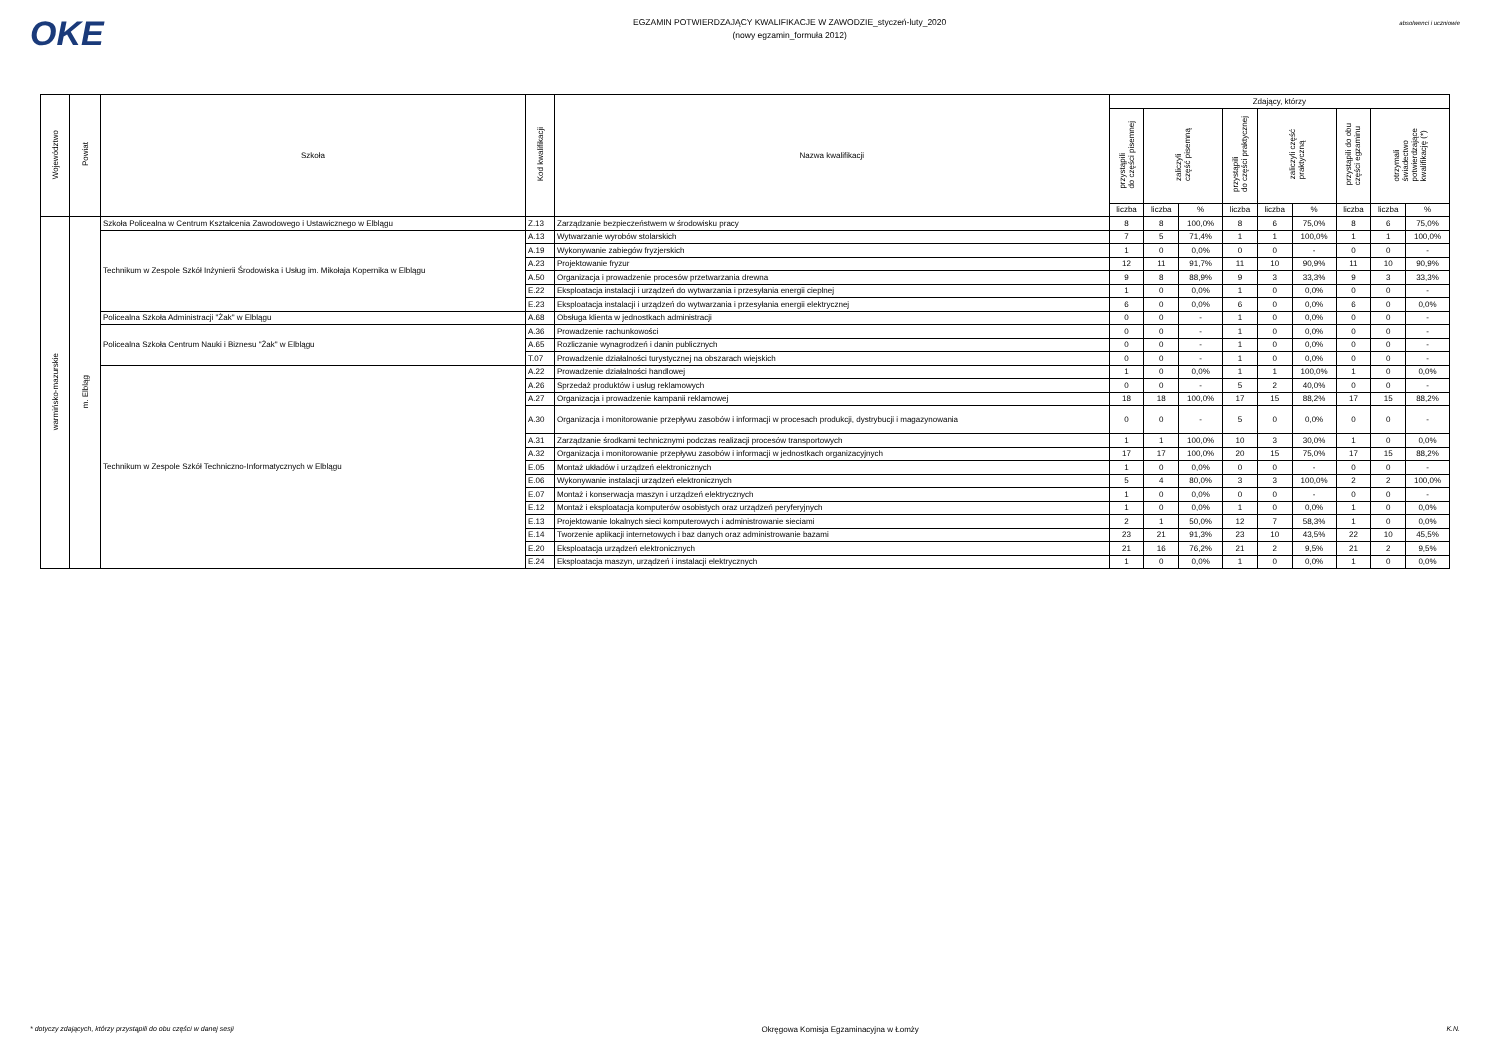OKE
EGZAMIN POTWIERDZAJĄCY KWALIFIKACJE W ZAWODZIE_styczeń-luty_2020
(nowy egzamin_formuła 2012)
absolwenci i uczniowie
| Województwo | Powiat | Szkoła | Kod kwalifikacji | Nazwa kwalifikacji | Zdający, którzy | | | | | | | | |
| --- | --- | --- | --- | --- | --- | --- | --- | --- | --- | --- | --- | --- | --- |
| | | | | | przystąpili do części pisemnej | zaliczyli część pisemną | | przystąpili do części praktycznej | zaliczyli część praktyczną | | przystąpili do obu części egzaminu | otrzymali świadectwo potwierdzające kwalifikację (*) | |
| | | | | | liczba | liczba | % | liczba | liczba | % | liczba | liczba | % |
| warmińsko-mazurskie | m. Elbląg | Szkoła Policealna w Centrum Kształcenia Zawodowego i Ustawicznego w Elblągu | Z.13 | Zarządzanie bezpieczeństwem w środowisku pracy | 8 | 8 | 100,0% | 8 | 6 | 75,0% | 8 | 6 | 75,0% |
| | | Technikum w Zespole Szkół Inżynierii Środowiska i Usług im. Mikołaja Kopernika w Elblągu | A.13 | Wytwarzanie wyrobów stolarskich | 7 | 5 | 71,4% | 1 | 1 | 100,0% | 1 | 1 | 100,0% |
| | | | A.19 | Wykonywanie zabiegów fryzjerskich | 1 | 0 | 0,0% | 0 | 0 | - | 0 | 0 | - |
| | | | A.23 | Projektowanie fryzur | 12 | 11 | 91,7% | 11 | 10 | 90,9% | 11 | 10 | 90,9% |
| | | | A.50 | Organizacja i prowadzenie procesów przetwarzania drewna | 9 | 8 | 88,9% | 9 | 3 | 33,3% | 9 | 3 | 33,3% |
| | | | E.22 | Eksploatacja instalacji i urządzeń do wytwarzania i przesyłania energii cieplnej | 1 | 0 | 0,0% | 1 | 0 | 0,0% | 0 | 0 | - |
| | | | E.23 | Eksploatacja instalacji i urządzeń do wytwarzania i przesyłania energii elektrycznej | 6 | 0 | 0,0% | 6 | 0 | 0,0% | 6 | 0 | 0,0% |
| | | Policealna Szkoła Administracji "Żak" w Elblągu | A.68 | Obsługa klienta w jednostkach administracji | 0 | 0 | - | 1 | 0 | 0,0% | 0 | 0 | - |
| | | Policealna Szkoła Centrum Nauki i Biznesu "Żak" w Elblągu | A.36 | Prowadzenie rachunkowości | 0 | 0 | - | 1 | 0 | 0,0% | 0 | 0 | - |
| | | | A.65 | Rozliczanie wynagrodzeń i danin publicznych | 0 | 0 | - | 1 | 0 | 0,0% | 0 | 0 | - |
| | | | T.07 | Prowadzenie działalności turystycznej na obszarach wiejskich | 0 | 0 | - | 1 | 0 | 0,0% | 0 | 0 | - |
| | | Technikum w Zespole Szkół Techniczno-Informatycznych w Elblągu | A.22 | Prowadzenie działalności handlowej | 1 | 0 | 0,0% | 1 | 1 | 100,0% | 1 | 0 | 0,0% |
| | | | A.26 | Sprzedaż produktów i usług reklamowych | 0 | 0 | - | 5 | 2 | 40,0% | 0 | 0 | - |
| | | | A.27 | Organizacja i prowadzenie kampanii reklamowej | 18 | 18 | 100,0% | 17 | 15 | 88,2% | 17 | 15 | 88,2% |
| | | | A.30 | Organizacja i monitorowanie przepływu zasobów i informacji w procesach produkcji, dystrybucji i magazynowania | 0 | 0 | - | 5 | 0 | 0,0% | 0 | 0 | - |
| | | | A.31 | Zarządzanie środkami technicznymi podczas realizacji procesów transportowych | 1 | 1 | 100,0% | 10 | 3 | 30,0% | 1 | 0 | 0,0% |
| | | | A.32 | Organizacja i monitorowanie przepływu zasobów i informacji w jednostkach organizacyjnych | 17 | 17 | 100,0% | 20 | 15 | 75,0% | 17 | 15 | 88,2% |
| | | | E.05 | Montaż układów i urządzeń elektronicznych | 1 | 0 | 0,0% | 0 | 0 | - | 0 | 0 | - |
| | | | E.06 | Wykonywanie instalacji urządzeń elektronicznych | 5 | 4 | 80,0% | 3 | 3 | 100,0% | 2 | 2 | 100,0% |
| | | | E.07 | Montaż i konserwacja maszyn i urządzeń elektrycznych | 1 | 0 | 0,0% | 0 | 0 | - | 0 | 0 | - |
| | | | E.12 | Montaż i eksploatacja komputerów osobistych oraz urządzeń peryferyjnych | 1 | 0 | 0,0% | 1 | 0 | 0,0% | 1 | 0 | 0,0% |
| | | | E.13 | Projektowanie lokalnych sieci komputerowych i administrowanie sieciami | 2 | 1 | 50,0% | 12 | 7 | 58,3% | 1 | 0 | 0,0% |
| | | | E.14 | Tworzenie aplikacji internetowych i baz danych oraz administrowanie bazami | 23 | 21 | 91,3% | 23 | 10 | 43,5% | 22 | 10 | 45,5% |
| | | | E.20 | Eksploatacja urządzeń elektronicznych | 21 | 16 | 76,2% | 21 | 2 | 9,5% | 21 | 2 | 9,5% |
| | | | E.24 | Eksploatacja maszyn, urządzeń i instalacji elektrycznych | 1 | 0 | 0,0% | 1 | 0 | 0,0% | 1 | 0 | 0,0% |
* dotyczy zdających, którzy przystąpili do obu części w danej sesji Okręgowa Komisja Egzaminacyjna w Łomży K.N.